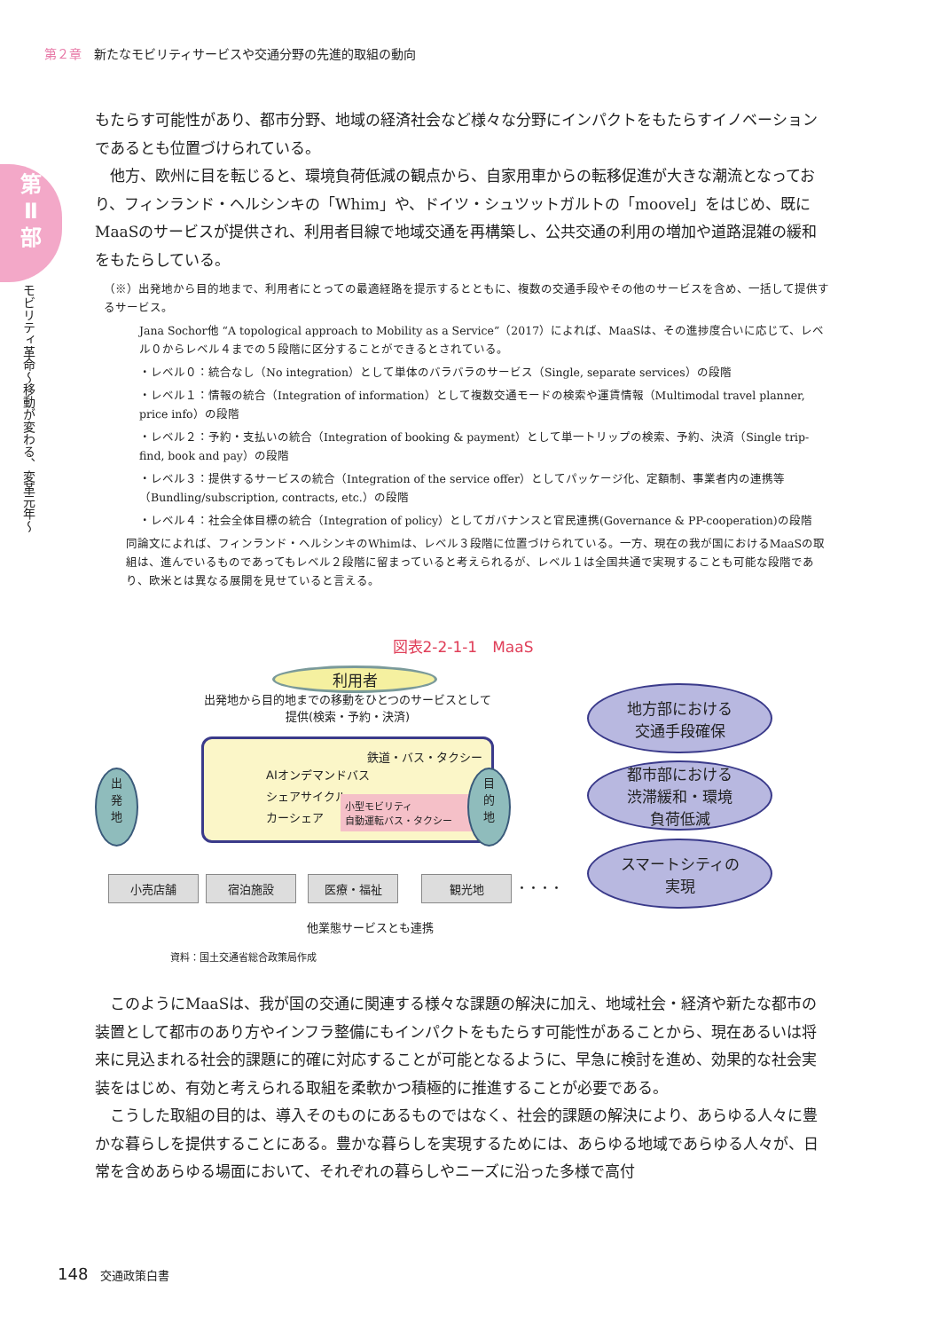第２章 新たなモビリティサービスや交通分野の先進的取組の動向
第
Ⅱ
部
モビリティ革命〜移動が変わる、変革元年〜
もたらす可能性があり、都市分野、地域の経済社会など様々な分野にインパクトをもたらすイノベーションであるとも位置づけられている。
他方、欧州に目を転じると、環境負荷低減の観点から、自家用車からの転移促進が大きな潮流となっており、フィンランド・ヘルシンキの「Whim」や、ドイツ・シュツットガルトの「moovel」をはじめ、既にMaaSのサービスが提供され、利用者目線で地域交通を再構築し、公共交通の利用の増加や道路混雑の緩和をもたらしている。
（※）出発地から目的地まで、利用者にとっての最適経路を提示するとともに、複数の交通手段やその他のサービスを含め、一括して提供するサービス。
Jana Sochor他 “A topological approach to Mobility as a Service”（2017）によれば、MaaSは、その進捗度合いに応じて、レベル０からレベル４までの５段階に区分することができるとされている。
・レベル０：統合なし（No integration）として単体のバラバラのサービス（Single, separate services）の段階
・レベル１：情報の統合（Integration of information）として複数交通モードの検索や運賃情報（Multimodal travel planner, price info）の段階
・レベル２：予約・支払いの統合（Integration of booking & payment）として単一トリップの検索、予約、決済（Single trip-find, book and pay）の段階
・レベル３：提供するサービスの統合（Integration of the service offer）としてパッケージ化、定額制、事業者内の連携等（Bundling/subscription, contracts, etc.）の段階
・レベル４：社会全体目標の統合（Integration of policy）としてガバナンスと官民連携(Governance & PP-cooperation)の段階
同論文によれば、フィンランド・ヘルシンキのWhimは、レベル３段階に位置づけられている。一方、現在の我が国におけるMaaSの取組は、進んでいるものであってもレベル２段階に留まっていると考えられるが、レベル１は全国共通で実現することも可能な段階であり、欧米とは異なる展開を見せていると言える。
図表2-2-1-1　MaaS
利用者
出発地から目的地までの移動をひとつのサービスとして提供(検索・予約・決済)
出
発
地
鉄道・バス・タクシー
AIオンデマンドバス
シェアサイクル
カーシェア
小型モビリティ
自動運転バス・タクシー
目
的
地
地方部における
交通手段確保
都市部における
渋滞緩和・環境
負荷低減
スマートシティの
実現
小売店舗 宿泊施設 医療・福祉 観光地 ・・・・
他業態サービスとも連携
資料：国土交通省総合政策局作成
このようにMaaSは、我が国の交通に関連する様々な課題の解決に加え、地域社会・経済や新たな都市の装置として都市のあり方やインフラ整備にもインパクトをもたらす可能性があることから、現在あるいは将来に見込まれる社会的課題に的確に対応することが可能となるように、早急に検討を進め、効果的な社会実装をはじめ、有効と考えられる取組を柔軟かつ積極的に推進することが必要である。
こうした取組の目的は、導入そのものにあるものではなく、社会的課題の解決により、あらゆる人々に豊かな暮らしを提供することにある。豊かな暮らしを実現するためには、あらゆる地域であらゆる人々が、日常を含めあらゆる場面において、それぞれの暮らしやニーズに沿った多様で高付
148 交通政策白書